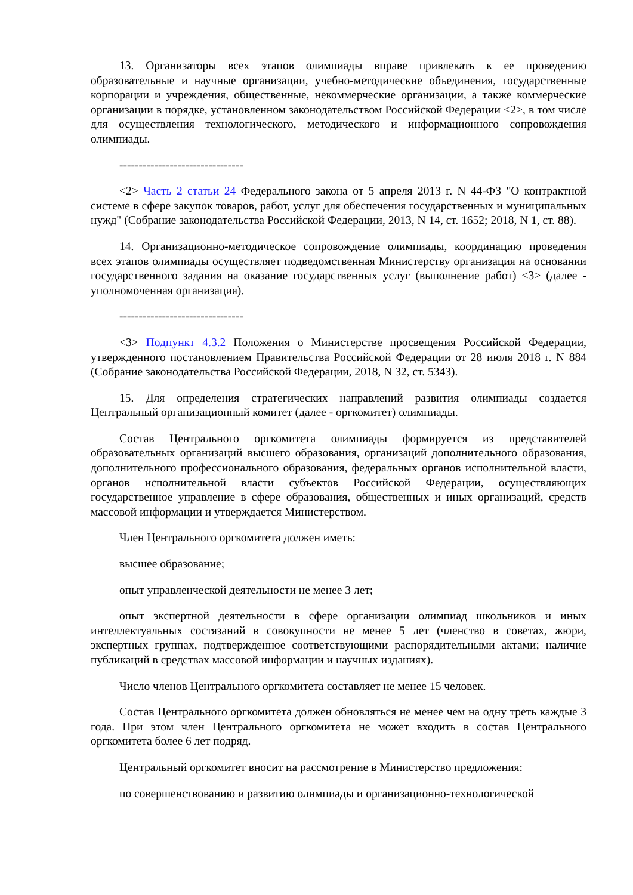13. Организаторы всех этапов олимпиады вправе привлекать к ее проведению образовательные и научные организации, учебно-методические объединения, государственные корпорации и учреждения, общественные, некоммерческие организации, а также коммерческие организации в порядке, установленном законодательством Российской Федерации <2>, в том числе для осуществления технологического, методического и информационного сопровождения олимпиады.
--------------------------------
<2> Часть 2 статьи 24 Федерального закона от 5 апреля 2013 г. N 44-ФЗ "О контрактной системе в сфере закупок товаров, работ, услуг для обеспечения государственных и муниципальных нужд" (Собрание законодательства Российской Федерации, 2013, N 14, ст. 1652; 2018, N 1, ст. 88).
14. Организационно-методическое сопровождение олимпиады, координацию проведения всех этапов олимпиады осуществляет подведомственная Министерству организация на основании государственного задания на оказание государственных услуг (выполнение работ) <3> (далее - уполномоченная организация).
--------------------------------
<3> Подпункт 4.3.2 Положения о Министерстве просвещения Российской Федерации, утвержденного постановлением Правительства Российской Федерации от 28 июля 2018 г. N 884 (Собрание законодательства Российской Федерации, 2018, N 32, ст. 5343).
15. Для определения стратегических направлений развития олимпиады создается Центральный организационный комитет (далее - оргкомитет) олимпиады.
Состав Центрального оргкомитета олимпиады формируется из представителей образовательных организаций высшего образования, организаций дополнительного образования, дополнительного профессионального образования, федеральных органов исполнительной власти, органов исполнительной власти субъектов Российской Федерации, осуществляющих государственное управление в сфере образования, общественных и иных организаций, средств массовой информации и утверждается Министерством.
Член Центрального оргкомитета должен иметь:
высшее образование;
опыт управленческой деятельности не менее 3 лет;
опыт экспертной деятельности в сфере организации олимпиад школьников и иных интеллектуальных состязаний в совокупности не менее 5 лет (членство в советах, жюри, экспертных группах, подтвержденное соответствующими распорядительными актами; наличие публикаций в средствах массовой информации и научных изданиях).
Число членов Центрального оргкомитета составляет не менее 15 человек.
Состав Центрального оргкомитета должен обновляться не менее чем на одну треть каждые 3 года. При этом член Центрального оргкомитета не может входить в состав Центрального оргкомитета более 6 лет подряд.
Центральный оргкомитет вносит на рассмотрение в Министерство предложения:
по совершенствованию и развитию олимпиады и организационно-технологической